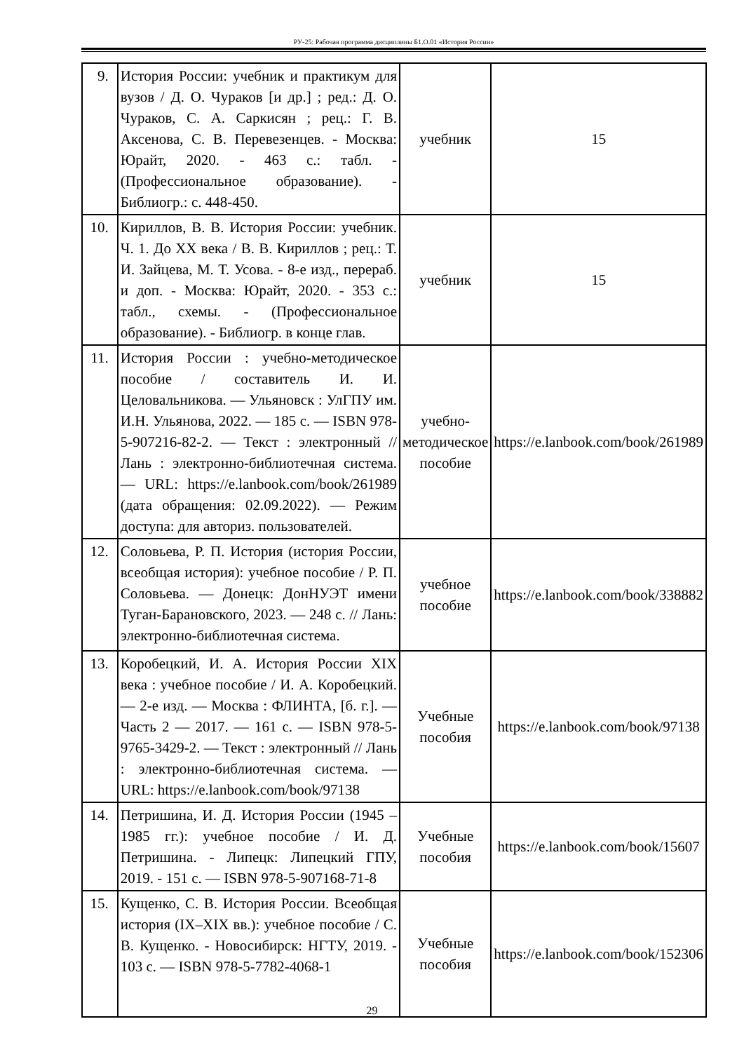РУ-25: Рабочая программа дисциплины Б1.О.01 «История России»
| 9. | История России: учебник и практикум для вузов / Д. О. Чураков [и др.] ; ред.: Д. О. Чураков, С. А. Саркисян ; рец.: Г. В. Аксенова, С. В. Перевезенцев. - Москва: Юрайт, 2020. - 463 с.: табл. - (Профессиональное образование). - Библиогр.: с. 448-450. | учебник | 15 |
| 10. | Кириллов, В. В. История России: учебник. Ч. 1. До XX века / В. В. Кириллов ; рец.: Т. И. Зайцева, М. Т. Усова. - 8-е изд., перераб. и доп. - Москва: Юрайт, 2020. - 353 с.: табл., схемы. - (Профессиональное образование). - Библиогр. в конце глав. | учебник | 15 |
| 11. | История России : учебно-методическое пособие / составитель И. И. Целовальникова. — Ульяновск : УлГПУ им. И.Н. Ульянова, 2022. — 185 с. — ISBN 978-5-907216-82-2. — Текст : электронный // Лань : электронно-библиотечная система. — URL: https://e.lanbook.com/book/261989 (дата обращения: 02.09.2022). — Режим доступа: для авториз. пользователей. | учебно-методическое пособие | https://e.lanbook.com/book/261989 |
| 12. | Соловьева, Р. П. История (история России, всеобщая история): учебное пособие / Р. П. Соловьева. — Донецк: ДонНУЭТ имени Туган-Барановского, 2023. — 248 с. // Лань: электронно-библиотечная система. | учебное пособие | https://e.lanbook.com/book/338882 |
| 13. | Коробецкий, И. А. История России XIX века : учебное пособие / И. А. Коробецкий. — 2-е изд. — Москва : ФЛИНТА, [б. г.]. — Часть 2 — 2017. — 161 с. — ISBN 978-5-9765-3429-2. — Текст : электронный // Лань : электронно-библиотечная система. — URL: https://e.lanbook.com/book/97138 | Учебные пособия | https://e.lanbook.com/book/97138 |
| 14. | Петришина, И. Д. История России (1945 – 1985 гг.): учебное пособие / И. Д. Петришина. - Липецк: Липецкий ГПУ, 2019. - 151 с. — ISBN 978-5-907168-71-8 | Учебные пособия | https://e.lanbook.com/book/15607 |
| 15. | Кущенко, С. В. История России. Всеобщая история (IX–XIX вв.): учебное пособие / С. В. Кущенко. - Новосибирск: НГТУ, 2019. - 103 с. — ISBN 978-5-7782-4068-1 | Учебные пособия | https://e.lanbook.com/book/152306 |
29